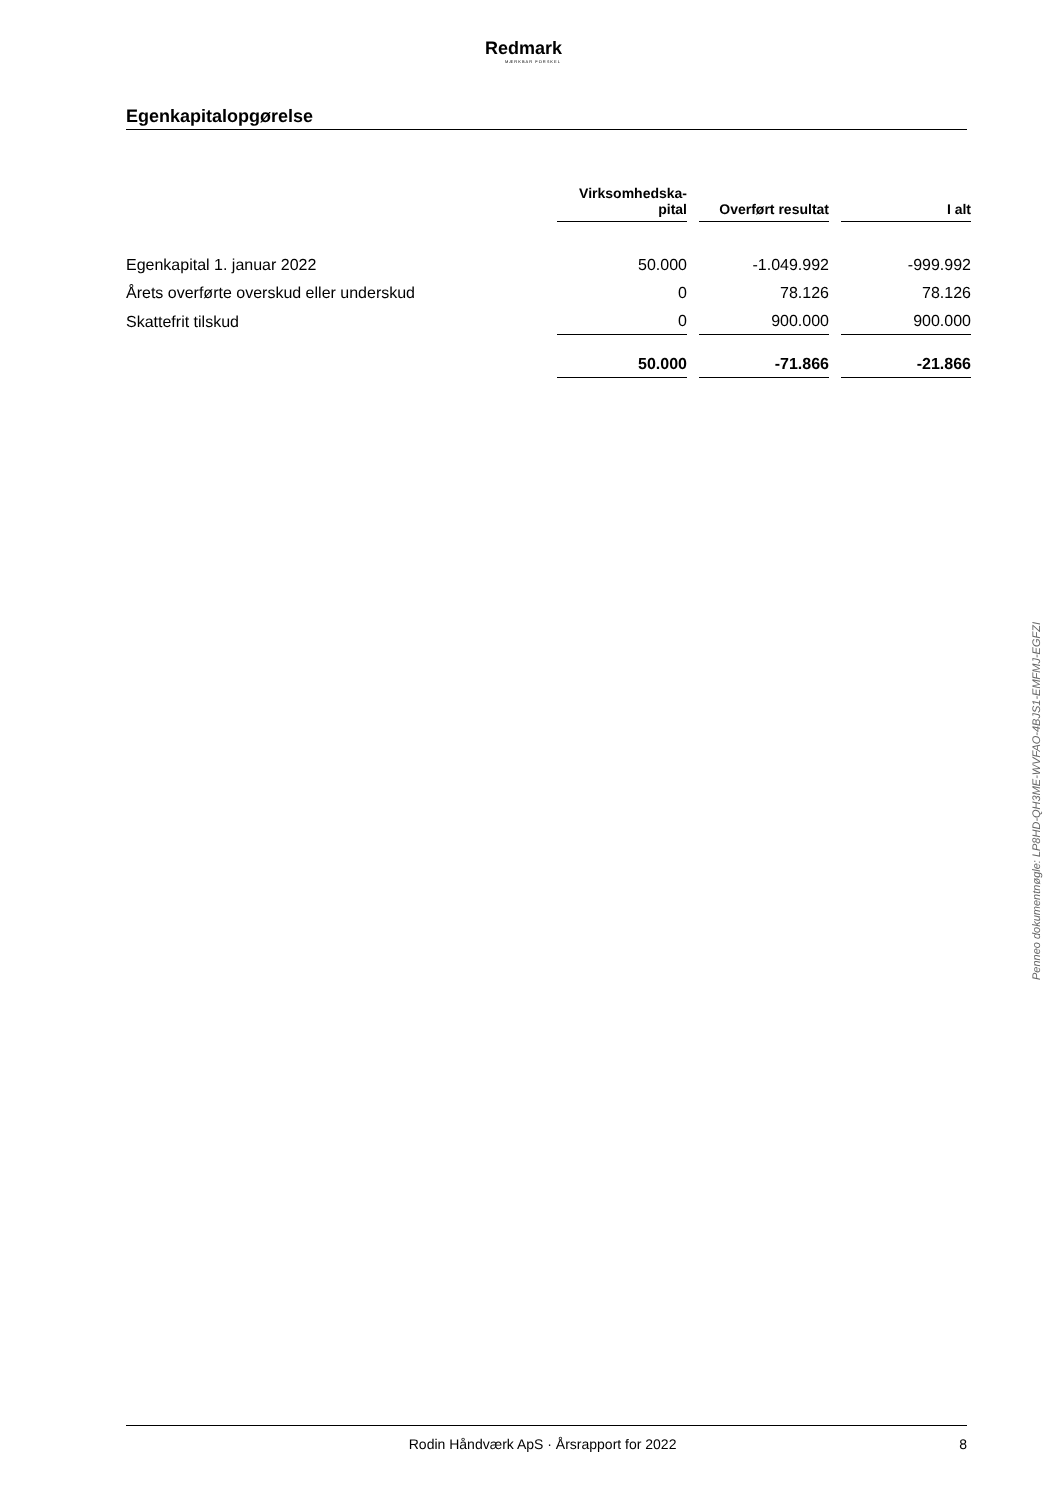Redmark
MÆRKBAR FORSKEL
Egenkapitalopgørelse
| | Virksomhedska- pital | | Overført resultat | | I alt |
| --- | --- | --- | --- | --- | --- |
| Egenkapital 1. januar 2022 | 50.000 | | -1.049.992 | | -999.992 |
| Årets overførte overskud eller underskud | 0 | | 78.126 | | 78.126 |
| Skattefrit tilskud | 0 | | 900.000 | | 900.000 |
| | 50.000 | | -71.866 | | -21.866 |
Penneo dokumentnøgle: LP8HD-QH3ME-WVFAO-4BJS1-EMFMJ-EGFZI
Rodin Håndværk ApS · Årsrapport for 2022 8